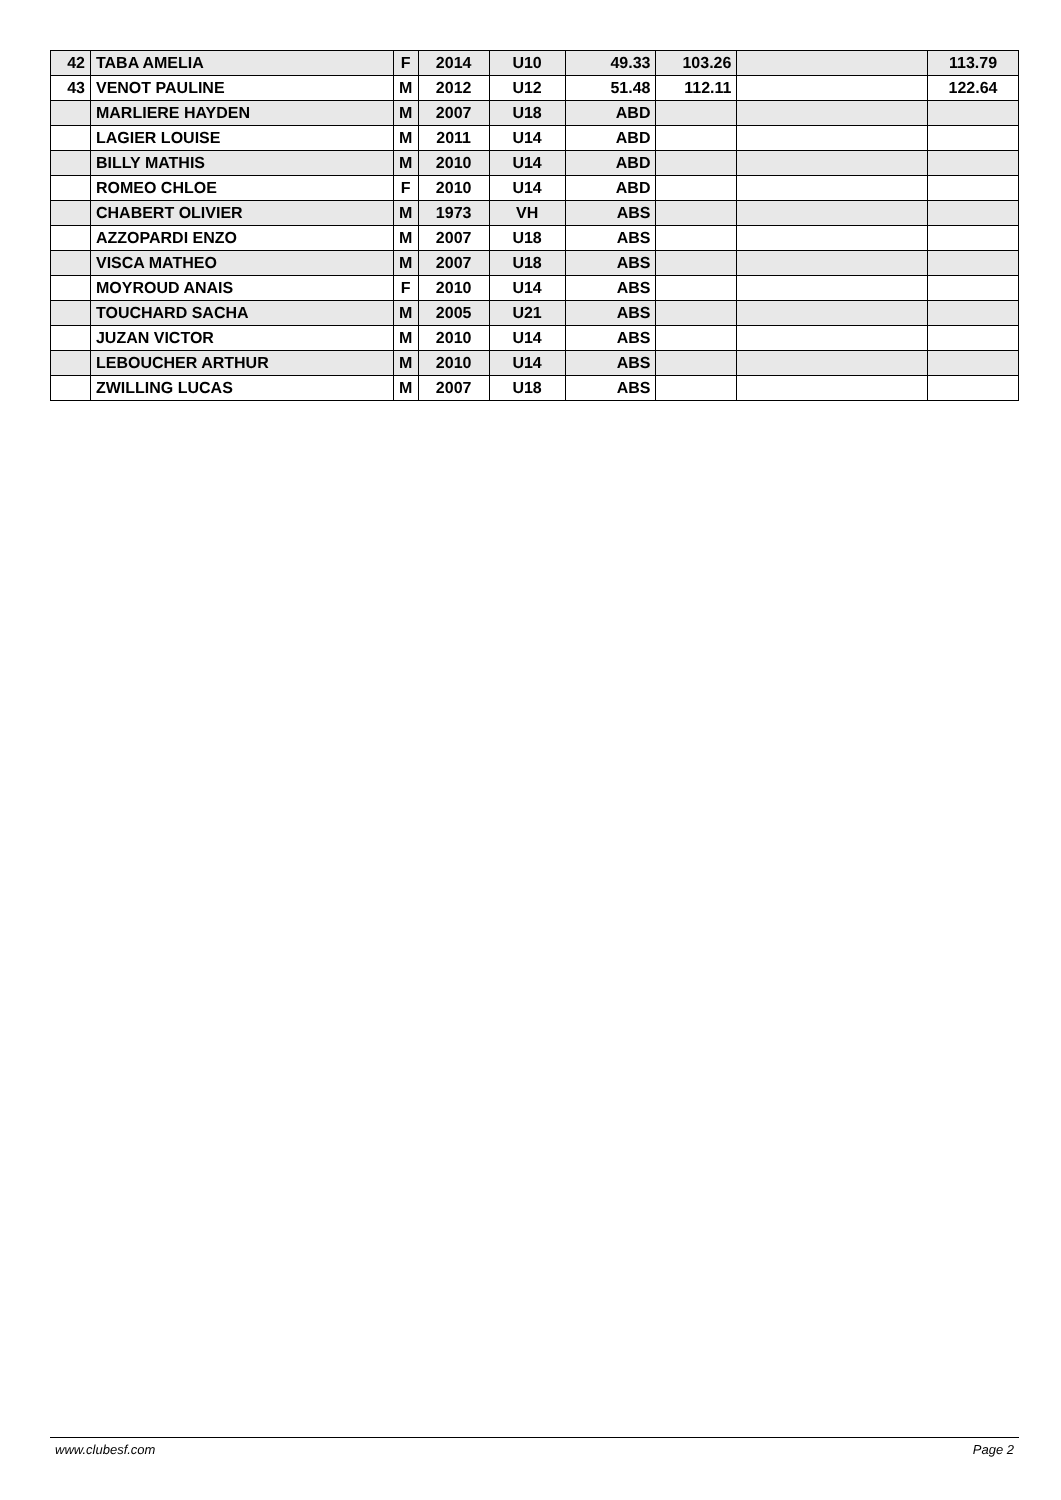| 42 | TABA AMELIA | F | 2014 | U10 | 49.33 | 103.26 | | 113.79 |
| 43 | VENOT PAULINE | M | 2012 | U12 | 51.48 | 112.11 | | 122.64 |
| | MARLIERE HAYDEN | M | 2007 | U18 | ABD | | | |
| | LAGIER LOUISE | M | 2011 | U14 | ABD | | | |
| | BILLY MATHIS | M | 2010 | U14 | ABD | | | |
| | ROMEO CHLOE | F | 2010 | U14 | ABD | | | |
| | CHABERT OLIVIER | M | 1973 | VH | ABS | | | |
| | AZZOPARDI ENZO | M | 2007 | U18 | ABS | | | |
| | VISCA MATHEO | M | 2007 | U18 | ABS | | | |
| | MOYROUD ANAIS | F | 2010 | U14 | ABS | | | |
| | TOUCHARD SACHA | M | 2005 | U21 | ABS | | | |
| | JUZAN VICTOR | M | 2010 | U14 | ABS | | | |
| | LEBOUCHER ARTHUR | M | 2010 | U14 | ABS | | | |
| | ZWILLING LUCAS | M | 2007 | U18 | ABS | | | |
www.clubesf.com Page 2